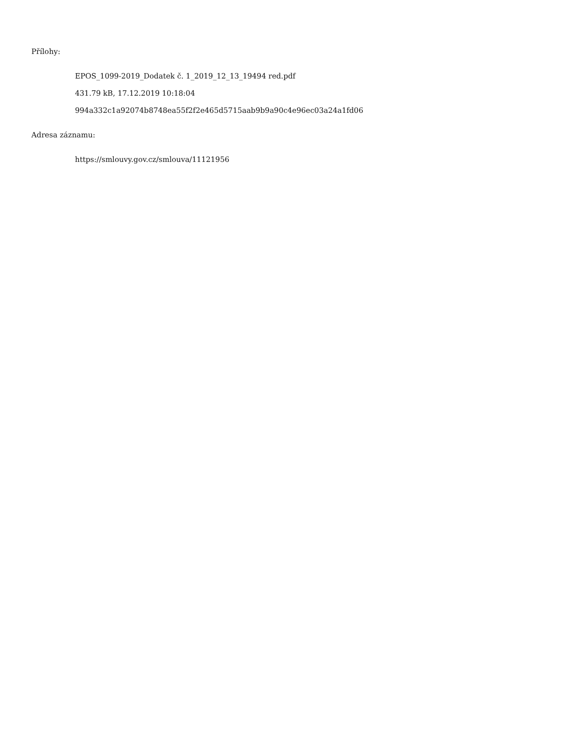Přílohy:
EPOS_1099-2019_Dodatek č. 1_2019_12_13_19494 red.pdf
431.79 kB, 17.12.2019 10:18:04
994a332c1a92074b8748ea55f2f2e465d5715aab9b9a90c4e96ec03a24a1fd06
Adresa záznamu:
https://smlouvy.gov.cz/smlouva/11121956